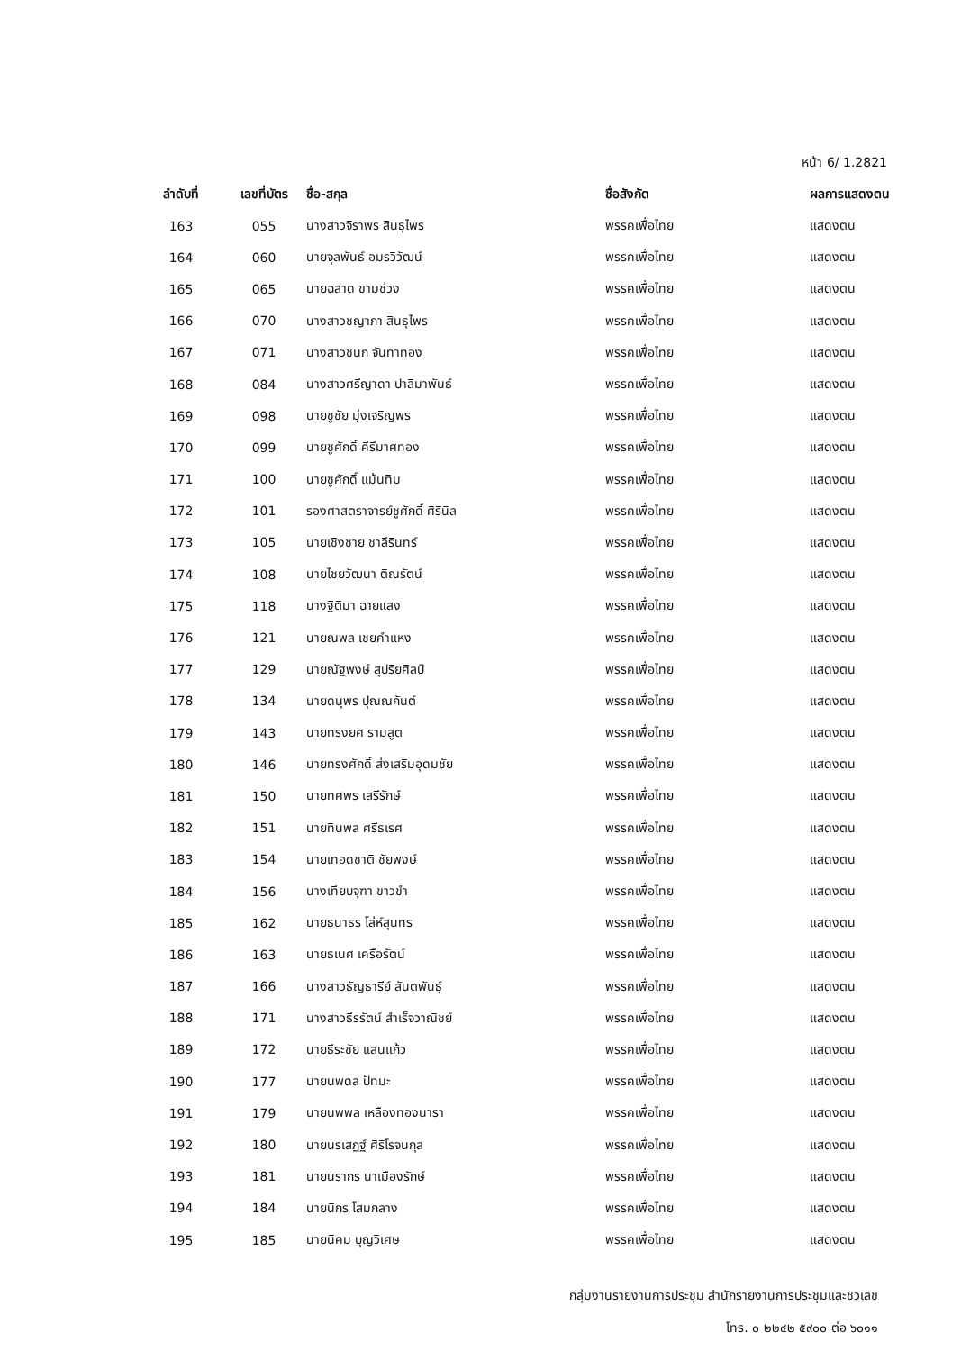หน้า 6/ 1.2821
| ลำดับที่ | เลขที่บัตร | ชื่อ-สกุล | ชื่อสังกัด | ผลการแสดงตน |
| --- | --- | --- | --- | --- |
| 163 | 055 | นางสาวจิราพร สินธุไพร | พรรคเพื่อไทย | แสดงตน |
| 164 | 060 | นายจุลพันธ์ อมรวิวัฒน์ | พรรคเพื่อไทย | แสดงตน |
| 165 | 065 | นายฉลาด ขามช่วง | พรรคเพื่อไทย | แสดงตน |
| 166 | 070 | นางสาวชญาภา สินธุไพร | พรรคเพื่อไทย | แสดงตน |
| 167 | 071 | นางสาวชนก จันทาทอง | พรรคเพื่อไทย | แสดงตน |
| 168 | 084 | นางสาวศรีญาดา ปาลิมาพันธ์ | พรรคเพื่อไทย | แสดงตน |
| 169 | 098 | นายชูชัย มุ่งเจริญพร | พรรคเพื่อไทย | แสดงตน |
| 170 | 099 | นายชูศักดิ์ คีรีมาศทอง | พรรคเพื่อไทย | แสดงตน |
| 171 | 100 | นายชูศักดิ์ แม้นทิม | พรรคเพื่อไทย | แสดงตน |
| 172 | 101 | รองศาสตราจารย์ชูศักดิ์ ศิรินิล | พรรคเพื่อไทย | แสดงตน |
| 173 | 105 | นายเชิงชาย ชาลีรินทร์ | พรรคเพื่อไทย | แสดงตน |
| 174 | 108 | นายไชยวัฒนา ติณรัตน์ | พรรคเพื่อไทย | แสดงตน |
| 175 | 118 | นางฐิติมา ฉายแสง | พรรคเพื่อไทย | แสดงตน |
| 176 | 121 | นายณพล เชยคำแหง | พรรคเพื่อไทย | แสดงตน |
| 177 | 129 | นายณัฐพงษ์ สุปริยศิลป์ | พรรคเพื่อไทย | แสดงตน |
| 178 | 134 | นายดนุพร ปุณณกันต์ | พรรคเพื่อไทย | แสดงตน |
| 179 | 143 | นายทรงยศ รามสูต | พรรคเพื่อไทย | แสดงตน |
| 180 | 146 | นายทรงศักดิ์ ส่งเสริมอุดมชัย | พรรคเพื่อไทย | แสดงตน |
| 181 | 150 | นายทศพร เสรีรักษ์ | พรรคเพื่อไทย | แสดงตน |
| 182 | 151 | นายทินพล ศรีธเรศ | พรรคเพื่อไทย | แสดงตน |
| 183 | 154 | นายเทอดชาติ ชัยพงษ์ | พรรคเพื่อไทย | แสดงตน |
| 184 | 156 | นางเทียบจุฑา ขาวขำ | พรรคเพื่อไทย | แสดงตน |
| 185 | 162 | นายธนาธร โล่ห์สุนทร | พรรคเพื่อไทย | แสดงตน |
| 186 | 163 | นายธเนศ เครือรัตน์ | พรรคเพื่อไทย | แสดงตน |
| 187 | 166 | นางสาวธัญธารีย์ สันตพันธุ์ | พรรคเพื่อไทย | แสดงตน |
| 188 | 171 | นางสาวธีรรัตน์ สำเร็จวาณิชย์ | พรรคเพื่อไทย | แสดงตน |
| 189 | 172 | นายธีระชัย แสนแก้ว | พรรคเพื่อไทย | แสดงตน |
| 190 | 177 | นายนพดล ปัทมะ | พรรคเพื่อไทย | แสดงตน |
| 191 | 179 | นายนพพล เหลืองทองนารา | พรรคเพื่อไทย | แสดงตน |
| 192 | 180 | นายนรเสฏฐ์ ศิริโรจนกุล | พรรคเพื่อไทย | แสดงตน |
| 193 | 181 | นายนรากร นาเมืองรักษ์ | พรรคเพื่อไทย | แสดงตน |
| 194 | 184 | นายนิกร โสมกลาง | พรรคเพื่อไทย | แสดงตน |
| 195 | 185 | นายนิคม บุญวิเศษ | พรรคเพื่อไทย | แสดงตน |
กลุ่มงานรายงานการประชุม สำนักรายงานการประชุมและชวเลข
โทร. ๐ ๒๒๔๒ ๕๙๐๐ ต่อ ๖๐๑๑